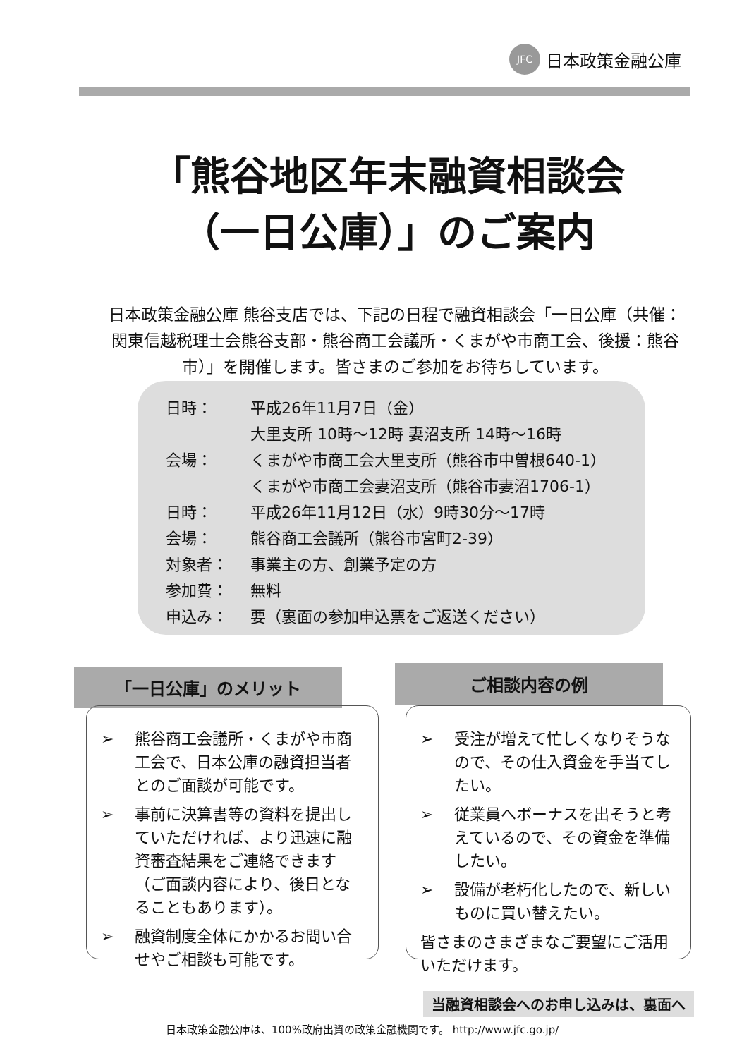JFC 日本政策金融公庫
「熊谷地区年末融資相談会
（一日公庫）」のご案内
日本政策金融公庫 熊谷支店では、下記の日程で融資相談会「一日公庫（共催：関東信越税理士会熊谷支部・熊谷商工会議所・くまがや市商工会、後援：熊谷市）」を開催します。皆さまのご参加をお待ちしています。
| 日時： | 平成26年11月7日（金） 大里支所 10時～12時 妻沼支所 14時～16時 |
| 会場： | くまがや市商工会大里支所（熊谷市中曽根640-1） くまがや市商工会妻沼支所（熊谷市妻沼1706-1） |
| 日時： | 平成26年11月12日（水）9時30分～17時 |
| 会場： | 熊谷商工会議所（熊谷市宮町2-39） |
| 対象者： | 事業主の方、創業予定の方 |
| 参加費： | 無料 |
| 申込み： | 要（裏面の参加申込票をご返送ください） |
「一日公庫」のメリット
➢ 熊谷商工会議所・くまがや市商工会で、日本公庫の融資担当者とのご面談が可能です。
➢ 事前に決算書等の資料を提出していただければ、より迅速に融資審査結果をご連絡できます（ご面談内容により、後日となることもあります）。
➢ 融資制度全体にかかるお問い合せやご相談も可能です。
ご相談内容の例
➢ 受注が増えて忙しくなりそうなので、その仕入資金を手当てしたい。
➢ 従業員へボーナスを出そうと考えているので、その資金を準備したい。
➢ 設備が老朽化したので、新しいものに買い替えたい。
皆さまのさまざまなご要望にご活用いただけます。
当融資相談会へのお申し込みは、裏面へ
日本政策金融公庫は、100%政府出資の政策金融機関です。 http://www.jfc.go.jp/